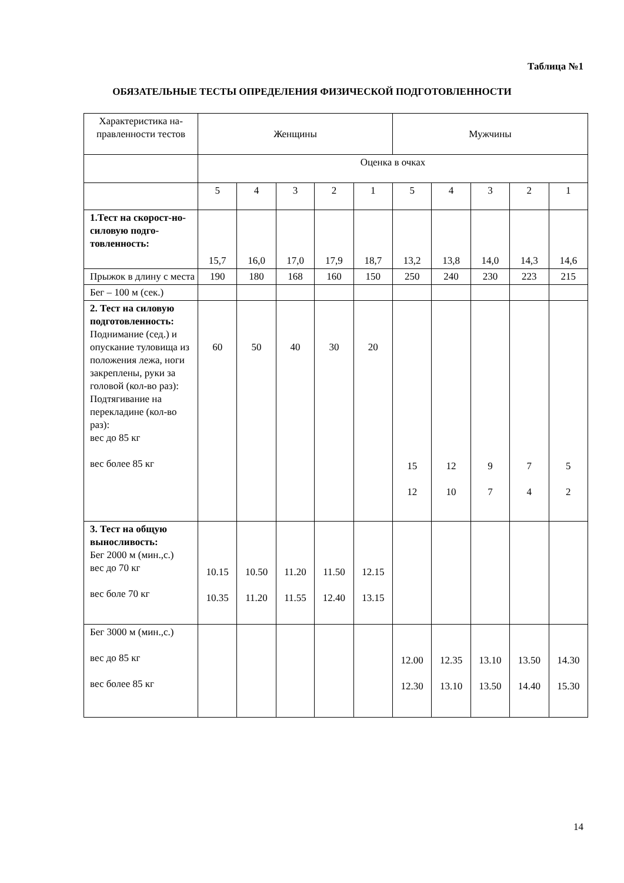Таблица №1
ОБЯЗАТЕЛЬНЫЕ ТЕСТЫ ОПРЕДЕЛЕНИЯ ФИЗИЧЕСКОЙ ПОДГОТОВЛЕННОСТИ
| Характеристика на-правленности тестов | Женщины | | | | | Мужчины | | | | |
| --- | --- | --- | --- | --- | --- | --- | --- | --- | --- | --- |
| | Оценка в очках | | | | | | | | | |
| | 5 | 4 | 3 | 2 | 1 | 5 | 4 | 3 | 2 | 1 |
| 1.Тест на скорост-но-силовую подго-товленность: | 15,7 | 16,0 | 17,0 | 17,9 | 18,7 | 13,2 | 13,8 | 14,0 | 14,3 | 14,6 |
| Прыжок в длину с места | 190 | 180 | 168 | 160 | 150 | 250 | 240 | 230 | 223 | 215 |
| Бег – 100 м (сек.) | | | | | | | | | | |
| 2. Тест на силовую подготовленность: Поднимание (сед.) и опускание туловища из положения лежа, ноги закреплены, руки за головой (кол-во раз): Подтягивание на перекладине (кол-во раз): вес до 85 кг вес более 85 кг | 60 | 50 | 40 | 30 | 20 | 15 12 | 12 10 | 9 7 | 7 4 | 5 2 |
| 3. Тест на общую выносливость: Бег 2000 м (мин.,с.) вес до 70 кг вес боле 70 кг | 10.15 10.35 | 10.50 11.20 | 11.20 11.55 | 11.50 12.40 | 12.15 13.15 | | | | | |
| Бег 3000 м (мин.,с.) вес до 85 кг вес более 85 кг | | | | | | 12.00 12.30 | 12.35 13.10 | 13.10 13.50 | 13.50 14.40 | 14.30 15.30 |
14